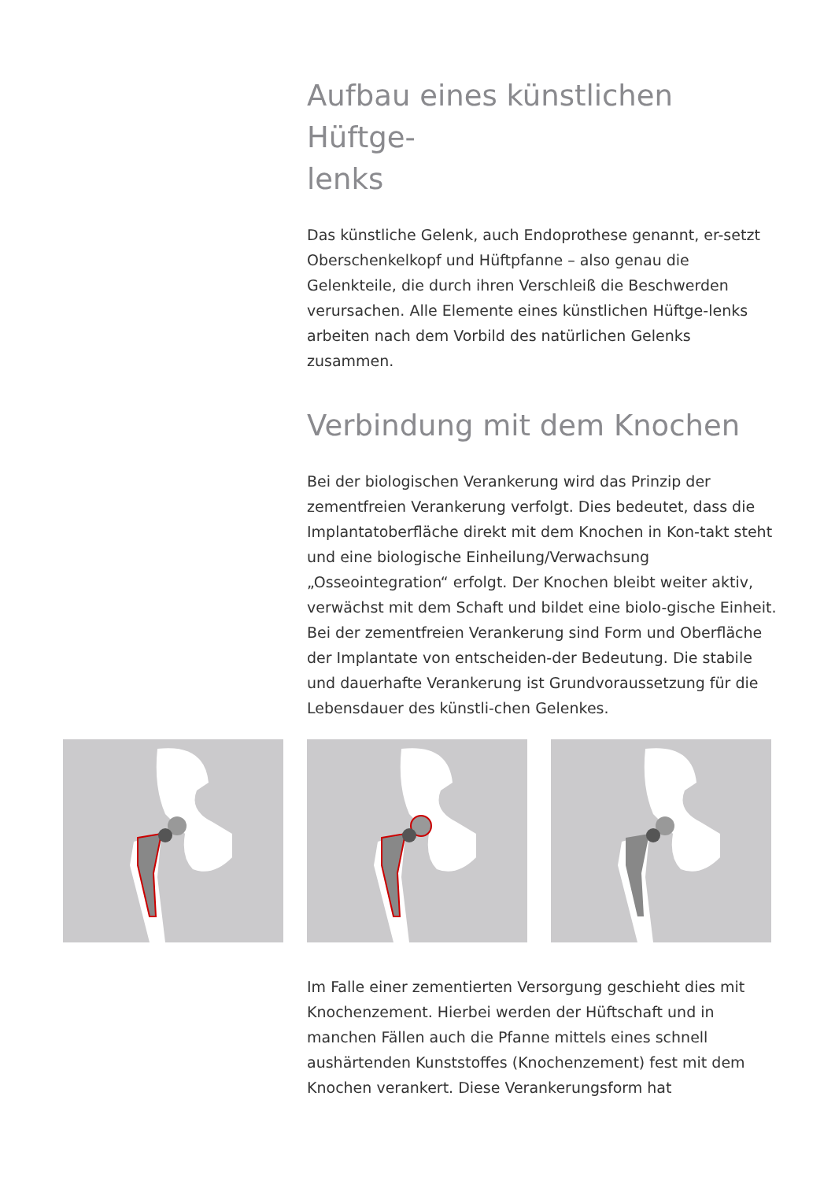Aufbau eines künstlichen Hüftge-
lenks
Das künstliche Gelenk, auch Endoprothese genannt, er-setzt Oberschenkelkopf und Hüftpfanne – also genau die Gelenkteile, die durch ihren Verschleiß die Beschwerden verursachen. Alle Elemente eines künstlichen Hüftge-lenks arbeiten nach dem Vorbild des natürlichen Gelenks zusammen.
Verbindung mit dem Knochen
Bei der biologischen Verankerung wird das Prinzip der zementfreien Verankerung verfolgt. Dies bedeutet, dass die Implantatoberfläche direkt mit dem Knochen in Kon-takt steht und eine biologische Einheilung/Verwachsung „Osseointegration“ erfolgt. Der Knochen bleibt weiter aktiv, verwächst mit dem Schaft und bildet eine biolo-gische Einheit. Bei der zementfreien Verankerung sind Form und Oberfläche der Implantate von entscheiden-der Bedeutung. Die stabile und dauerhafte Verankerung ist Grundvoraussetzung für die Lebensdauer des künstli-chen Gelenkes.
Im Falle einer zementierten Versorgung geschieht dies mit Knochenzement. Hierbei werden der Hüftschaft und in manchen Fällen auch die Pfanne mittels eines schnell aushärtenden Kunststoffes (Knochenzement) fest mit dem Knochen verankert. Diese Verankerungsform hat